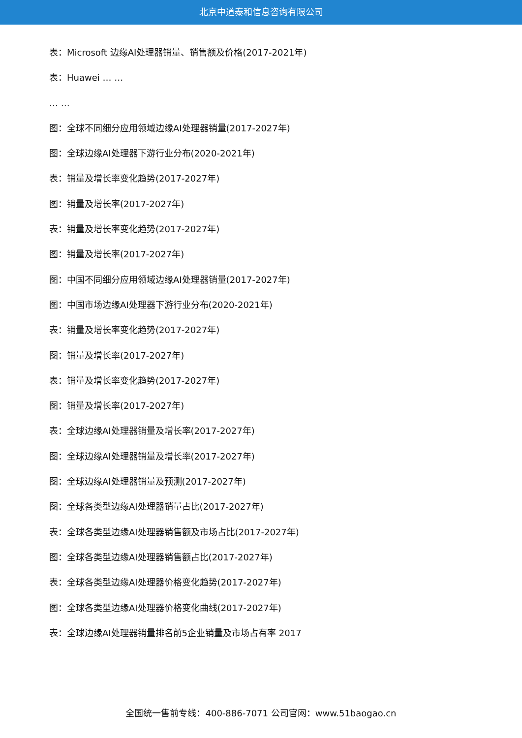北京中道泰和信息咨询有限公司
表：Microsoft 边缘AI处理器销量、销售额及价格(2017-2021年)
表：Huawei … …
… …
图：全球不同细分应用领域边缘AI处理器销量(2017-2027年)
图：全球边缘AI处理器下游行业分布(2020-2021年)
表：销量及增长率变化趋势(2017-2027年)
图：销量及增长率(2017-2027年)
表：销量及增长率变化趋势(2017-2027年)
图：销量及增长率(2017-2027年)
图：中国不同细分应用领域边缘AI处理器销量(2017-2027年)
图：中国市场边缘AI处理器下游行业分布(2020-2021年)
表：销量及增长率变化趋势(2017-2027年)
图：销量及增长率(2017-2027年)
表：销量及增长率变化趋势(2017-2027年)
图：销量及增长率(2017-2027年)
表：全球边缘AI处理器销量及增长率(2017-2027年)
图：全球边缘AI处理器销量及增长率(2017-2027年)
图：全球边缘AI处理器销量及预测(2017-2027年)
图：全球各类型边缘AI处理器销量占比(2017-2027年)
表：全球各类型边缘AI处理器销售额及市场占比(2017-2027年)
图：全球各类型边缘AI处理器销售额占比(2017-2027年)
表：全球各类型边缘AI处理器价格变化趋势(2017-2027年)
图：全球各类型边缘AI处理器价格变化曲线(2017-2027年)
表：全球边缘AI处理器销量排名前5企业销量及市场占有率 2017
全国统一售前专线：400-886-7071 公司官网：www.51baogao.cn